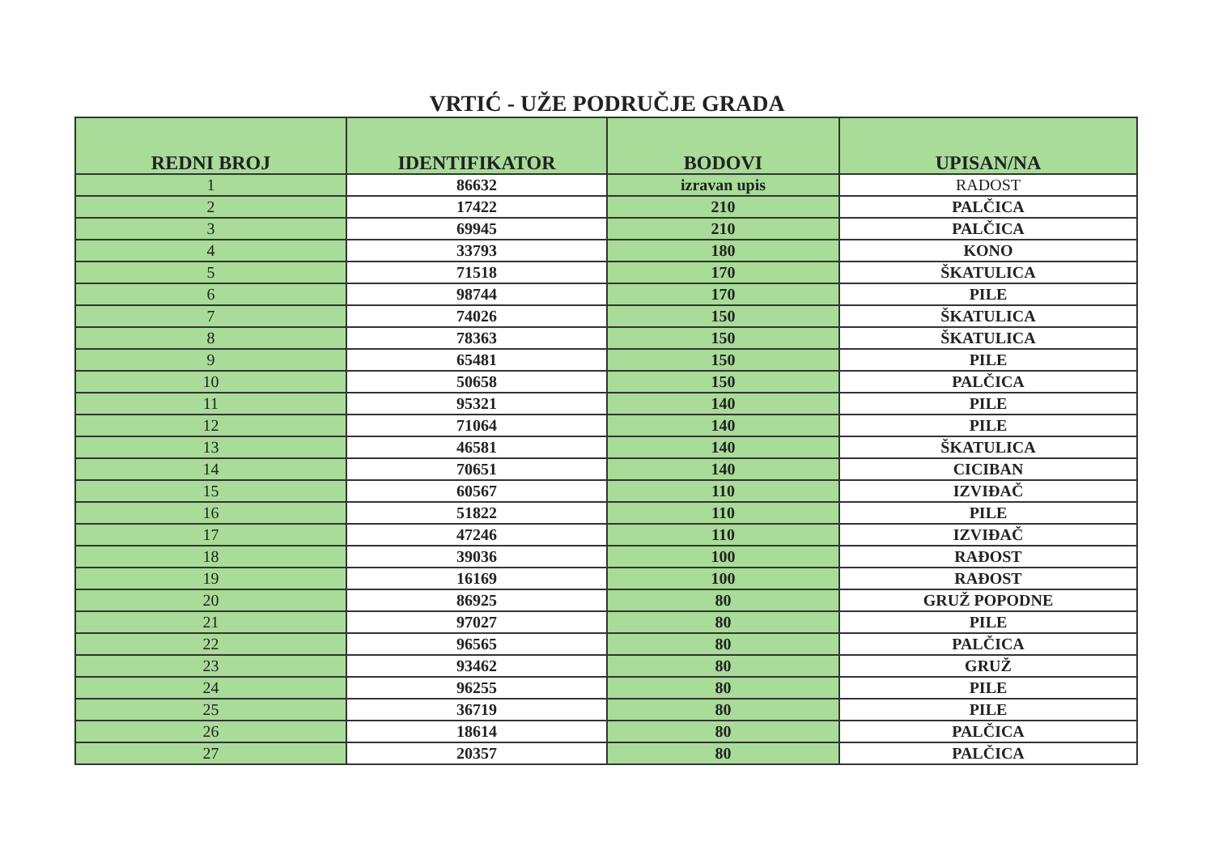VRTIĆ - UŽE PODRUČJE GRADA
| REDNI BROJ | IDENTIFIKATOR | BODOVI | UPISAN/NA |
| --- | --- | --- | --- |
| 1 | 86632 | izravan upis | RADOST |
| 2 | 17422 | 210 | PALČICA |
| 3 | 69945 | 210 | PALČICA |
| 4 | 33793 | 180 | KONO |
| 5 | 71518 | 170 | ŠKATULICA |
| 6 | 98744 | 170 | PILE |
| 7 | 74026 | 150 | ŠKATULICA |
| 8 | 78363 | 150 | ŠKATULICA |
| 9 | 65481 | 150 | PILE |
| 10 | 50658 | 150 | PALČICA |
| 11 | 95321 | 140 | PILE |
| 12 | 71064 | 140 | PILE |
| 13 | 46581 | 140 | ŠKATULICA |
| 14 | 70651 | 140 | CICIBAN |
| 15 | 60567 | 110 | IZVIĐAČ |
| 16 | 51822 | 110 | PILE |
| 17 | 47246 | 110 | IZVIĐAČ |
| 18 | 39036 | 100 | RAĐOST |
| 19 | 16169 | 100 | RAĐOST |
| 20 | 86925 | 80 | GRUŽ POPODNE |
| 21 | 97027 | 80 | PILE |
| 22 | 96565 | 80 | PALČICA |
| 23 | 93462 | 80 | GRUŽ |
| 24 | 96255 | 80 | PILE |
| 25 | 36719 | 80 | PILE |
| 26 | 18614 | 80 | PALČICA |
| 27 | 20357 | 80 | PALČICA |